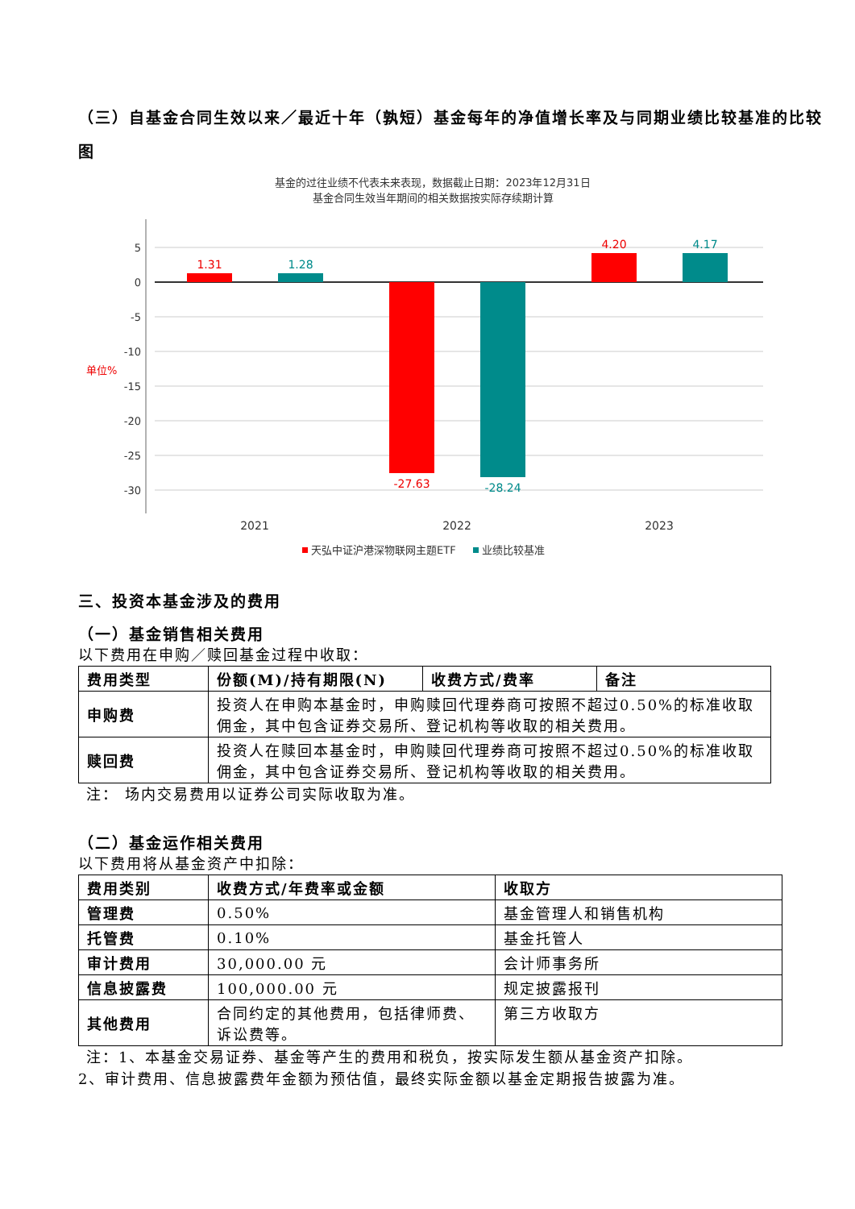（三）自基金合同生效以来／最近十年（孰短）基金每年的净值增长率及与同期业绩比较基准的比较图
基金的过往业绩不代表未来表现，数据截止日期：2023年12月31日
基金合同生效当年期间的相关数据按实际存续期计算
5
0
-5
-10
-15
-20
-25
-30
单位%
1.31
1.28
-27.63
-28.24
4.20
4.17
2021
2022
2023
天弘中证沪港深物联网主题ETF
业绩比较基准
三、投资本基金涉及的费用
（一）基金销售相关费用
以下费用在申购／赎回基金过程中收取：
| 费用类型 | 份额(M)/持有期限(N) | 收费方式/费率 | 备注 |
| --- | --- | --- | --- |
| 申购费 | 投资人在申购本基金时，申购赎回代理券商可按照不超过0.50%的标准收取佣金，其中包含证券交易所、登记机构等收取的相关费用。 | | |
| 赎回费 | 投资人在赎回本基金时，申购赎回代理券商可按照不超过0.50%的标准收取佣金，其中包含证券交易所、登记机构等收取的相关费用。 | | |
注： 场内交易费用以证券公司实际收取为准。
（二）基金运作相关费用
以下费用将从基金资产中扣除：
| 费用类别 | 收费方式/年费率或金额 | 收取方 |
| --- | --- | --- |
| 管理费 | 0.50% | 基金管理人和销售机构 |
| 托管费 | 0.10% | 基金托管人 |
| 审计费用 | 30,000.00 元 | 会计师事务所 |
| 信息披露费 | 100,000.00 元 | 规定披露报刊 |
| 其他费用 | 合同约定的其他费用，包括律师费、诉讼费等。 | 第三方收取方 |
注：1、本基金交易证券、基金等产生的费用和税负，按实际发生额从基金资产扣除。
2、审计费用、信息披露费年金额为预估值，最终实际金额以基金定期报告披露为准。